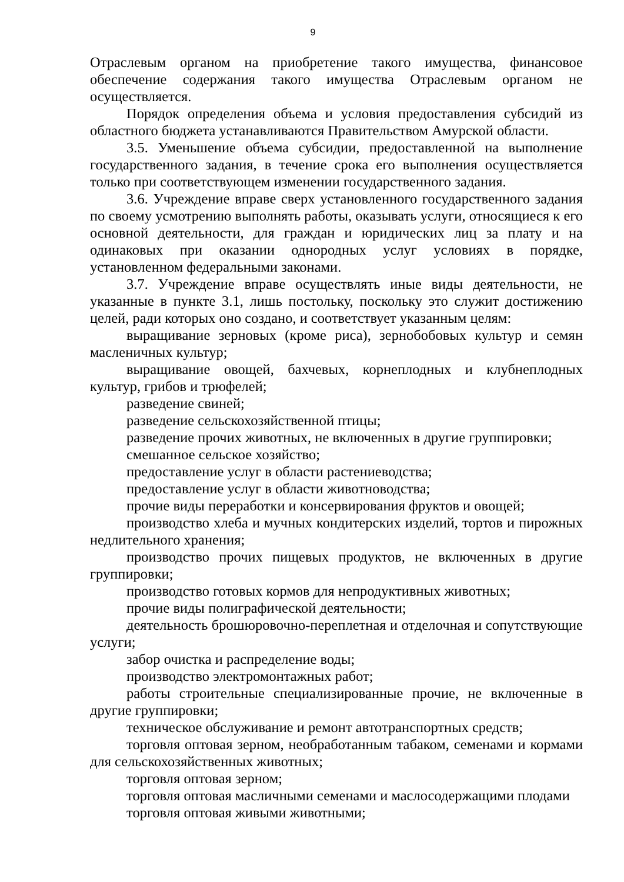9
Отраслевым органом на приобретение такого имущества, финансовое обеспечение содержания такого имущества Отраслевым органом не осуществляется.
Порядок определения объема и условия предоставления субсидий из областного бюджета устанавливаются Правительством Амурской области.
3.5. Уменьшение объема субсидии, предоставленной на выполнение государственного задания, в течение срока его выполнения осуществляется только при соответствующем изменении государственного задания.
3.6. Учреждение вправе сверх установленного государственного задания по своему усмотрению выполнять работы, оказывать услуги, относящиеся к его основной деятельности, для граждан и юридических лиц за плату и на одинаковых при оказании однородных услуг условиях в порядке, установленном федеральными законами.
3.7. Учреждение вправе осуществлять иные виды деятельности, не указанные в пункте 3.1, лишь постольку, поскольку это служит достижению целей, ради которых оно создано, и соответствует указанным целям:
выращивание зерновых (кроме риса), зернобобовых культур и семян масленичных культур;
выращивание овощей, бахчевых, корнеплодных и клубнеплодных культур, грибов и трюфелей;
разведение свиней;
разведение сельскохозяйственной птицы;
разведение прочих животных, не включенных в другие группировки;
смешанное сельское хозяйство;
предоставление услуг в области растениеводства;
предоставление услуг в области животноводства;
прочие виды переработки и консервирования фруктов и овощей;
производство хлеба и мучных кондитерских изделий, тортов и пирожных недлительного хранения;
производство прочих пищевых продуктов, не включенных в другие группировки;
производство готовых кормов для непродуктивных животных;
прочие виды полиграфической деятельности;
деятельность брошюровочно-переплетная и отделочная и сопутствующие услуги;
забор очистка и распределение воды;
производство электромонтажных работ;
работы строительные специализированные прочие, не включенные в другие группировки;
техническое обслуживание и ремонт автотранспортных средств;
торговля оптовая зерном, необработанным табаком, семенами и кормами для сельскохозяйственных животных;
торговля оптовая зерном;
торговля оптовая масличными семенами и маслосодержащими плодами
торговля оптовая живыми животными;